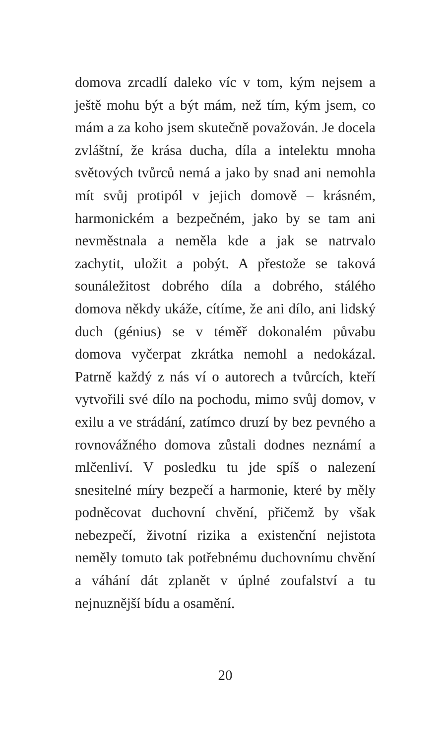domova zrcadlí daleko víc v tom, kým nejsem a ještě mohu být a být mám, než tím, kým jsem, co mám a za koho jsem skutečně považován. Je docela zvláštní, že krása ducha, díla a intelektu mnoha světových tvůrců nemá a jako by snad ani nemohla mít svůj protipól v jejich domově – krásném, harmonickém a bezpečném, jako by se tam ani nevměstnala a neměla kde a jak se natrvalo zachytit, uložit a pobýt. A přestože se taková sounáležitost dobrého díla a dobrého, stálého domova někdy ukáže, cítíme, že ani dílo, ani lidský duch (génius) se v téměř dokonalém půvabu domova vyčerpat zkrátka nemohl a nedokázal. Patrně každý z nás ví o autorech a tvůrcích, kteří vytvořili své dílo na pochodu, mimo svůj domov, v exilu a ve strádání, zatímco druzí by bez pevného a rovnovážného domova zůstali dodnes neznámí a mlčenliví. V posledku tu jde spíš o nalezení snesitelné míry bezpečí a harmonie, které by měly podněcovat duchovní chvění, přičemž by však nebezpečí, životní rizika a existenční nejistota neměly tomuto tak potřebnému duchovnímu chvění a váhání dát zplanět v úplné zoufalství a tu nejnuznější bídu a osamění.
20